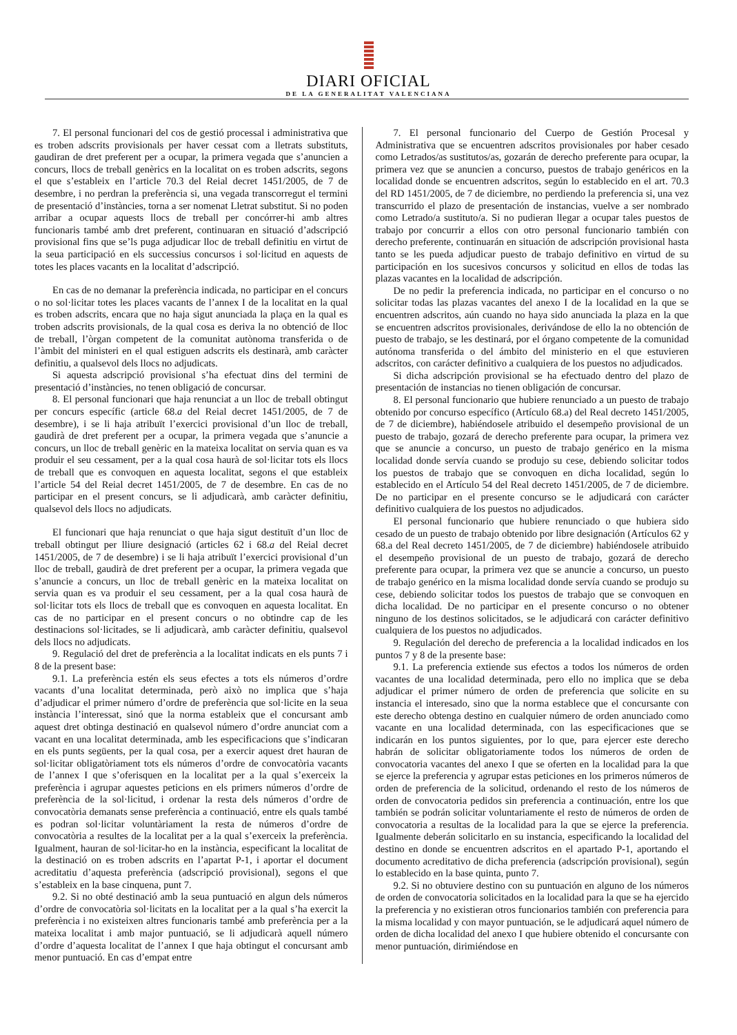DIARI OFICIAL
DE LA GENERALITAT VALENCIANA
7. El personal funcionari del cos de gestió processal i administrativa que es troben adscrits provisionals per haver cessat com a lletrats substituts, gaudiran de dret preferent per a ocupar, la primera vegada que s’anuncien a concurs, llocs de treball genèrics en la localitat on es troben adscrits, segons el que s’estableix en l’article 70.3 del Reial decret 1451/2005, de 7 de desembre, i no perdran la preferència si, una vegada transcorregut el termini de presentació d’instàncies, torna a ser nomenat Lletrat substitut. Si no poden arribar a ocupar aquests llocs de treball per concórrer-hi amb altres funcionaris també amb dret preferent, continuaran en situació d’adscripció provisional fins que se’ls puga adjudicar lloc de treball definitiu en virtut de la seua participació en els successius concursos i sol·licitud en aquests de totes les places vacants en la localitat d’adscripció.
En cas de no demanar la preferència indicada, no participar en el concurs o no sol·licitar totes les places vacants de l’annex I de la localitat en la qual es troben adscrits, encara que no haja sigut anunciada la plaça en la qual es troben adscrits provisionals, de la qual cosa es deriva la no obtenció de lloc de treball, l’òrgan competent de la comunitat autònoma transferida o de l’àmbit del ministeri en el qual estiguen adscrits els destinarà, amb caràcter definitiu, a qualsevol dels llocs no adjudicats.
Si aquesta adscripció provisional s’ha efectuat dins del termini de presentació d’instàncies, no tenen obligació de concursar.
8. El personal funcionari que haja renunciat a un lloc de treball obtingut per concurs específic (article 68.a del Reial decret 1451/2005, de 7 de desembre), i se li haja atribuït l’exercici provisional d’un lloc de treball, gaudirà de dret preferent per a ocupar, la primera vegada que s’anuncie a concurs, un lloc de treball genèric en la mateixa localitat on servia quan es va produir el seu cessament, per a la qual cosa haurà de sol·licitar tots els llocs de treball que es convoquen en aquesta localitat, segons el que estableix l’article 54 del Reial decret 1451/2005, de 7 de desembre. En cas de no participar en el present concurs, se li adjudicarà, amb caràcter definitiu, qualsevol dels llocs no adjudicats.
El funcionari que haja renunciat o que haja sigut destituït d’un lloc de treball obtingut per lliure designació (articles 62 i 68.a del Reial decret 1451/2005, de 7 de desembre) i se li haja atribuït l’exercici provisional d’un lloc de treball, gaudirà de dret preferent per a ocupar, la primera vegada que s’anuncie a concurs, un lloc de treball genèric en la mateixa localitat on servia quan es va produir el seu cessament, per a la qual cosa haurà de sol·licitar tots els llocs de treball que es convoquen en aquesta localitat. En cas de no participar en el present concurs o no obtindre cap de les destinacions sol·licitades, se li adjudicarà, amb caràcter definitiu, qualsevol dels llocs no adjudicats.
9. Regulació del dret de preferència a la localitat indicats en els punts 7 i 8 de la present base:
9.1. La preferència estén els seus efectes a tots els números d’ordre vacants d’una localitat determinada, però això no implica que s’haja d’adjudicar el primer número d’ordre de preferència que sol·licite en la seua instància l’interessat, sinó que la norma estableix que el concursant amb aquest dret obtinga destinació en qualsevol número d’ordre anunciat com a vacant en una localitat determinada, amb les especificacions que s’indicaran en els punts següents, per la qual cosa, per a exercir aquest dret hauran de sol·licitar obligatòriament tots els números d’ordre de convocatòria vacants de l’annex I que s’oferisquen en la localitat per a la qual s’exerceix la preferència i agrupar aquestes peticions en els primers números d’ordre de preferència de la sol·licitud, i ordenar la resta dels números d’ordre de convocatòria demanats sense preferència a continuació, entre els quals també es podran sol·licitar voluntàriament la resta de números d’ordre de convocatòria a resultes de la localitat per a la qual s’exerceix la preferència. Igualment, hauran de sol·licitar-ho en la instància, especificant la localitat de la destinació on es troben adscrits en l’apartat P-1, i aportar el document acreditatiu d’aquesta preferència (adscripció provisional), segons el que s’estableix en la base cinquena, punt 7.
9.2. Si no obté destinació amb la seua puntuació en algun dels números d’ordre de convocatòria sol·licitats en la localitat per a la qual s’ha exercit la preferència i no existeixen altres funcionaris també amb preferència per a la mateixa localitat i amb major puntuació, se li adjudicarà aquell número d’ordre d’aquesta localitat de l’annex I que haja obtingut el concursant amb menor puntuació. En cas d’empat entre
7. El personal funcionario del Cuerpo de Gestión Procesal y Administrativa que se encuentren adscritos provisionales por haber cesado como Letrados/as sustitutos/as, gozarán de derecho preferente para ocupar, la primera vez que se anuncien a concurso, puestos de trabajo genéricos en la localidad donde se encuentren adscritos, según lo establecido en el art. 70.3 del RD 1451/2005, de 7 de diciembre, no perdiendo la preferencia si, una vez transcurrido el plazo de presentación de instancias, vuelve a ser nombrado como Letrado/a sustituto/a. Si no pudieran llegar a ocupar tales puestos de trabajo por concurrir a ellos con otro personal funcionario también con derecho preferente, continuarán en situación de adscripción provisional hasta tanto se les pueda adjudicar puesto de trabajo definitivo en virtud de su participación en los sucesivos concursos y solicitud en ellos de todas las plazas vacantes en la localidad de adscripción.
De no pedir la preferencia indicada, no participar en el concurso o no solicitar todas las plazas vacantes del anexo I de la localidad en la que se encuentren adscritos, aún cuando no haya sido anunciada la plaza en la que se encuentren adscritos provisionales, derivándose de ello la no obtención de puesto de trabajo, se les destinará, por el órgano competente de la comunidad autónoma transferida o del ámbito del ministerio en el que estuvieren adscritos, con carácter definitivo a cualquiera de los puestos no adjudicados.
Si dicha adscripción provisional se ha efectuado dentro del plazo de presentación de instancias no tienen obligación de concursar.
8. El personal funcionario que hubiere renunciado a un puesto de trabajo obtenido por concurso específico (Artículo 68.a) del Real decreto 1451/2005, de 7 de diciembre), habiéndosele atribuido el desempeño provisional de un puesto de trabajo, gozará de derecho preferente para ocupar, la primera vez que se anuncie a concurso, un puesto de trabajo genérico en la misma localidad donde servía cuando se produjo su cese, debiendo solicitar todos los puestos de trabajo que se convoquen en dicha localidad, según lo establecido en el Artículo 54 del Real decreto 1451/2005, de 7 de diciembre. De no participar en el presente concurso se le adjudicará con carácter definitivo cualquiera de los puestos no adjudicados.
El personal funcionario que hubiere renunciado o que hubiera sido cesado de un puesto de trabajo obtenido por libre designación (Artículos 62 y 68.a del Real decreto 1451/2005, de 7 de diciembre) habiéndosele atribuido el desempeño provisional de un puesto de trabajo, gozará de derecho preferente para ocupar, la primera vez que se anuncie a concurso, un puesto de trabajo genérico en la misma localidad donde servía cuando se produjo su cese, debiendo solicitar todos los puestos de trabajo que se convoquen en dicha localidad. De no participar en el presente concurso o no obtener ninguno de los destinos solicitados, se le adjudicará con carácter definitivo cualquiera de los puestos no adjudicados.
9. Regulación del derecho de preferencia a la localidad indicados en los puntos 7 y 8 de la presente base:
9.1. La preferencia extiende sus efectos a todos los números de orden vacantes de una localidad determinada, pero ello no implica que se deba adjudicar el primer número de orden de preferencia que solicite en su instancia el interesado, sino que la norma establece que el concursante con este derecho obtenga destino en cualquier número de orden anunciado como vacante en una localidad determinada, con las especificaciones que se indicarán en los puntos siguientes, por lo que, para ejercer este derecho habrán de solicitar obligatoriamente todos los números de orden de convocatoria vacantes del anexo I que se oferten en la localidad para la que se ejerce la preferencia y agrupar estas peticiones en los primeros números de orden de preferencia de la solicitud, ordenando el resto de los números de orden de convocatoria pedidos sin preferencia a continuación, entre los que también se podrán solicitar voluntariamente el resto de números de orden de convocatoria a resultas de la localidad para la que se ejerce la preferencia. Igualmente deberán solicitarlo en su instancia, especificando la localidad del destino en donde se encuentren adscritos en el apartado P-1, aportando el documento acreditativo de dicha preferencia (adscripción provisional), según lo establecido en la base quinta, punto 7.
9.2. Si no obtuviere destino con su puntuación en alguno de los números de orden de convocatoria solicitados en la localidad para la que se ha ejercido la preferencia y no existieran otros funcionarios también con preferencia para la misma localidad y con mayor puntuación, se le adjudicará aquel número de orden de dicha localidad del anexo I que hubiere obtenido el concursante con menor puntuación, dirimiéndose en